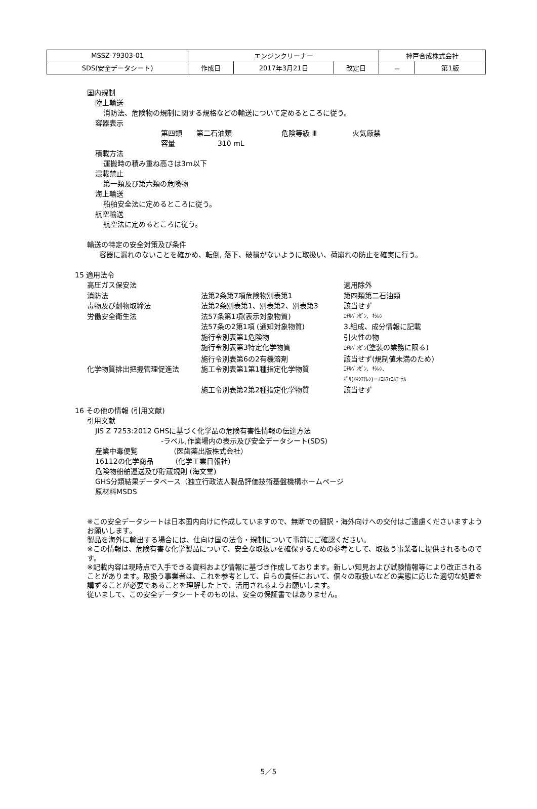| MSSZ-79303-01 | エンジンクリーナー | | | 神戸合成株式会社 | |
| SDS(安全データシート) | 作成日 | 2017年3月21日 | 改定日 | － | 第1版 |
国内規制
陸上輸送
消防法、危険物の規制に関する規格などの輸送について定めるところに従う。
容器表示
第四類　　第二石油類　　　　　　　危険等級 Ⅲ　　　　　火気厳禁
容量　　　　　　310 mL
積載方法
運搬時の積み重ね高さは3m以下
混載禁止
第一類及び第六類の危険物
海上輸送
船舶安全法に定めるところに従う。
航空輸送
航空法に定めるところに従う。
輸送の特定の安全対策及び条件
容器に漏れのないことを確かめ、転倒, 落下、破損がないように取扱い、荷崩れの防止を確実に行う。
15 適用法令
| 高圧ガス保安法 | | 適用除外 |
| 消防法 | 法第2条第7項危険物別表第1 | 第四類第二石油類 |
| 毒物及び劇物取締法 | 法第2条別表第1、別表第2、別表第3 | 該当せず |
| 労働安全衛生法 | 法57条第1項(表示対象物質) | ｴﾁﾙﾍﾞﾝｾﾞﾝ、ｷｼﾚﾝ |
| | 法57条の2第1項 (通知対象物質) | 3.組成、成分情報に記載 |
| | 施行令別表第1危険物 | 引火性の物 |
| | 施行令別表第3特定化学物質 | ｴﾁﾙﾍﾞﾝｾﾞﾝ (塗装の業務に限る) |
| | 施行令別表第6の2有機溶剤 | 該当せず(規制値未満のため) |
| 化学物質排出把握管理促進法 | 施工令別表第1第1種指定化学物質 | ｴﾁﾙﾍﾞﾝｾﾞﾝ、ｷｼﾚﾝ、 ﾎﾟﾘ(ｵｷｼｴﾁﾚﾝ)=ﾉﾆﾙﾌｪﾆﾙｴｰﾃﾙ |
| | 施工令別表第2第2種指定化学物質 | 該当せず |
16 その他の情報 (引用文献)
引用文献
JIS Z 7253:2012 GHSに基づく化学品の危険有害性情報の伝達方法
-ラベル,作業場内の表示及び安全データシート(SDS)
産業中毒便覧　　　　　（医歯薬出版株式会社）
16112の化学商品　　　（化学工業日報社）
危険物船舶運送及び貯蔵規則 (海文堂)
GHS分類結果データベース（独立行政法人製品評価技術基盤機構ホームページ
原材料MSDS
※この安全データシートは日本国内向けに作成していますので、無断での翻訳・海外向けへの交付はご遠慮くださいますようお願いします。
製品を海外に輸出する場合には、仕向け国の法令・規制について事前にご確認ください。
※この情報は、危険有害な化学製品について、安全な取扱いを確保するための参考として、取扱う事業者に提供されるものです。
※記載内容は現時点で入手できる資料および情報に基づき作成しております。新しい知見および試験情報等により改正されることがあります。取扱う事業者は、これを参考として、自らの責任において、個々の取扱いなどの実態に応じた適切な処置を講ずることが必要であることを理解した上で、活用されるようお願いします。
従いまして、この安全データシートそのものは、安全の保証書ではありません。
5／5